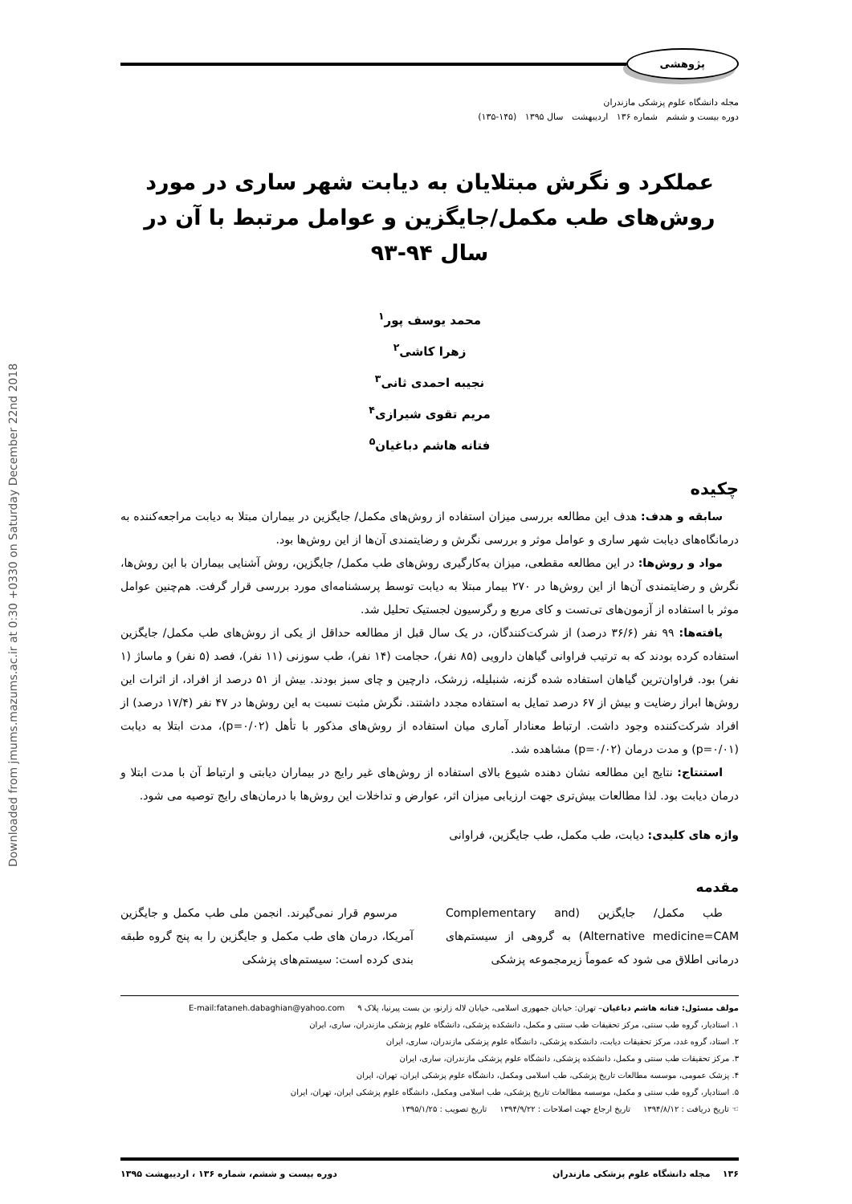Downloaded from jmums.mazums.ac.ir at 0:30 +0330 on Saturday December 22nd 2018
پژوهشی
مجله دانشگاه علوم پزشکی مازندران
دوره بیست و ششم شماره ۱۳۶ اردیبهشت سال ۱۳۹۵ (۱۴۵-۱۳۵)
عملکرد و نگرش مبتلایان به دیابت شهر ساری در مورد روش‌های طب مکمل/جایگزین و عوامل مرتبط با آن در سال ۹۴-۹۳
محمد یوسف پور<sup>۱</sup>
زهرا کاشی<sup>۲</sup>
نجیبه احمدی ثانی<sup>۳</sup>
مریم تقوی شیرازی<sup>۴</sup>
فتانه هاشم دباغیان<sup>۵</sup>
چکیده
سابقه و هدف: هدف این مطالعه بررسی میزان استفاده از روش‌های مکمل/ جایگزین در بیماران مبتلا به دیابت مراجعه‌کننده به درمانگاه‌های دیابت شهر ساری و عوامل موثر و بررسی نگرش و رضایتمندی آن‌ها از این روش‌ها بود.
مواد و روش‌ها: در این مطالعه مقطعی، میزان به‌کارگیری روش‌های طب مکمل/ جایگزین، روش آشنایی بیماران با این روش‌ها، نگرش و رضایتمندی آن‌ها از این روش‌ها در ۲۷۰ بیمار مبتلا به دیابت توسط پرسشنامه‌ای مورد بررسی قرار گرفت. هم‌چنین عوامل موثر با استفاده از آزمون‌های تی‌تست و کای مربع و رگرسیون لجستیک تحلیل شد.
یافته‌ها: ۹۹ نفر (۳۶/۶ درصد) از شرکت‌کنندگان، در یک سال قبل از مطالعه حداقل از یکی از روش‌های طب مکمل/ جایگزین استفاده کرده بودند که به ترتیب فراوانی گیاهان دارویی (۸۵ نفر)، حجامت (۱۴ نفر)، طب سوزنی (۱۱ نفر)، فصد (۵ نفر) و ماساژ (۱ نفر) بود. فراوان‌ترین گیاهان استفاده شده گزنه، شنبلیله، زرشک، دارچین و چای سبز بودند. بیش از ۵۱ درصد از افراد، از اثرات این روش‌ها ابراز رضایت و بیش از ۶۷ درصد تمایل به استفاده مجدد داشتند. نگرش مثبت نسبت به این روش‌ها در ۴۷ نفر (۱۷/۴ درصد) از افراد شرکت‌کننده وجود داشت. ارتباط معنادار آماری میان استفاده از روش‌های مذکور با تأهل (p=۰/۰۲)، مدت ابتلا به دیابت (p=۰/۰۱) و مدت درمان (p=۰/۰۲) مشاهده شد.
استنتاج: نتایج این مطالعه نشان دهنده شیوع بالای استفاده از روش‌های غیر رایج در بیماران دیابتی و ارتباط آن با مدت ابتلا و درمان دیابت بود. لذا مطالعات بیش‌تری جهت ارزیابی میزان اثر، عوارض و تداخلات این روش‌ها با درمان‌های رایج توصیه می شود.
واژه های کلیدی: دیابت، طب مکمل، طب جایگزین، فراوانی
مقدمه
طب مکمل/ جایگزین (Complementary and Alternative medicine=CAM) به گروهی از سیستم‌های درمانی اطلاق می شود که عموماً زیرمجموعه پزشکی
مرسوم قرار نمی‌گیرند. انجمن ملی طب مکمل و جایگزین آمریکا، درمان های طب مکمل و جایگزین را به پنج گروه طبقه بندی کرده است: سیستم‌های پزشکی
مولف مسئول: فتانه هاشم دباغیان– تهران: خیابان جمهوری اسلامی، خیابان لاله زارنو، بن بست پیرنیا، پلاک ۹ E-mail:fataneh.dabaghian@yahoo.com
۱. استادیار، گروه طب سنتی، مرکز تحقیقات طب سنتی و مکمل، دانشکده پزشکی، دانشگاه علوم پزشکی مازندران، ساری، ایران
۲. استاد، گروه غدد، مرکز تحقیقات دیابت، دانشکده پزشکی، دانشگاه علوم پزشکی مازندران، ساری، ایران
۳. مرکز تحقیقات طب سنتی و مکمل، دانشکده پزشکی، دانشگاه علوم پزشکی مازندران، ساری، ایران
۴. پزشک عمومی، موسسه مطالعات تاریخ پزشکی، طب اسلامی ومکمل، دانشگاه علوم پزشکی ایران، تهران، ایران
۵. استادیار، گروه طب سنتی و مکمل، موسسه مطالعات تاریخ پزشکی، طب اسلامی ومکمل، دانشگاه علوم پزشکی ایران، تهران، ایران
☜ تاریخ دریافت : ۱۳۹۴/۸/۱۲ تاریخ ارجاع جهت اصلاحات : ۱۳۹۴/۹/۲۲ تاریخ تصویب : ۱۳۹۵/۱/۲۵
۱۳۶ مجله دانشگاه علوم پزشکی مازندران دوره بیست و ششم، شماره ۱۳۶ ، اردیبهشت ۱۳۹۵